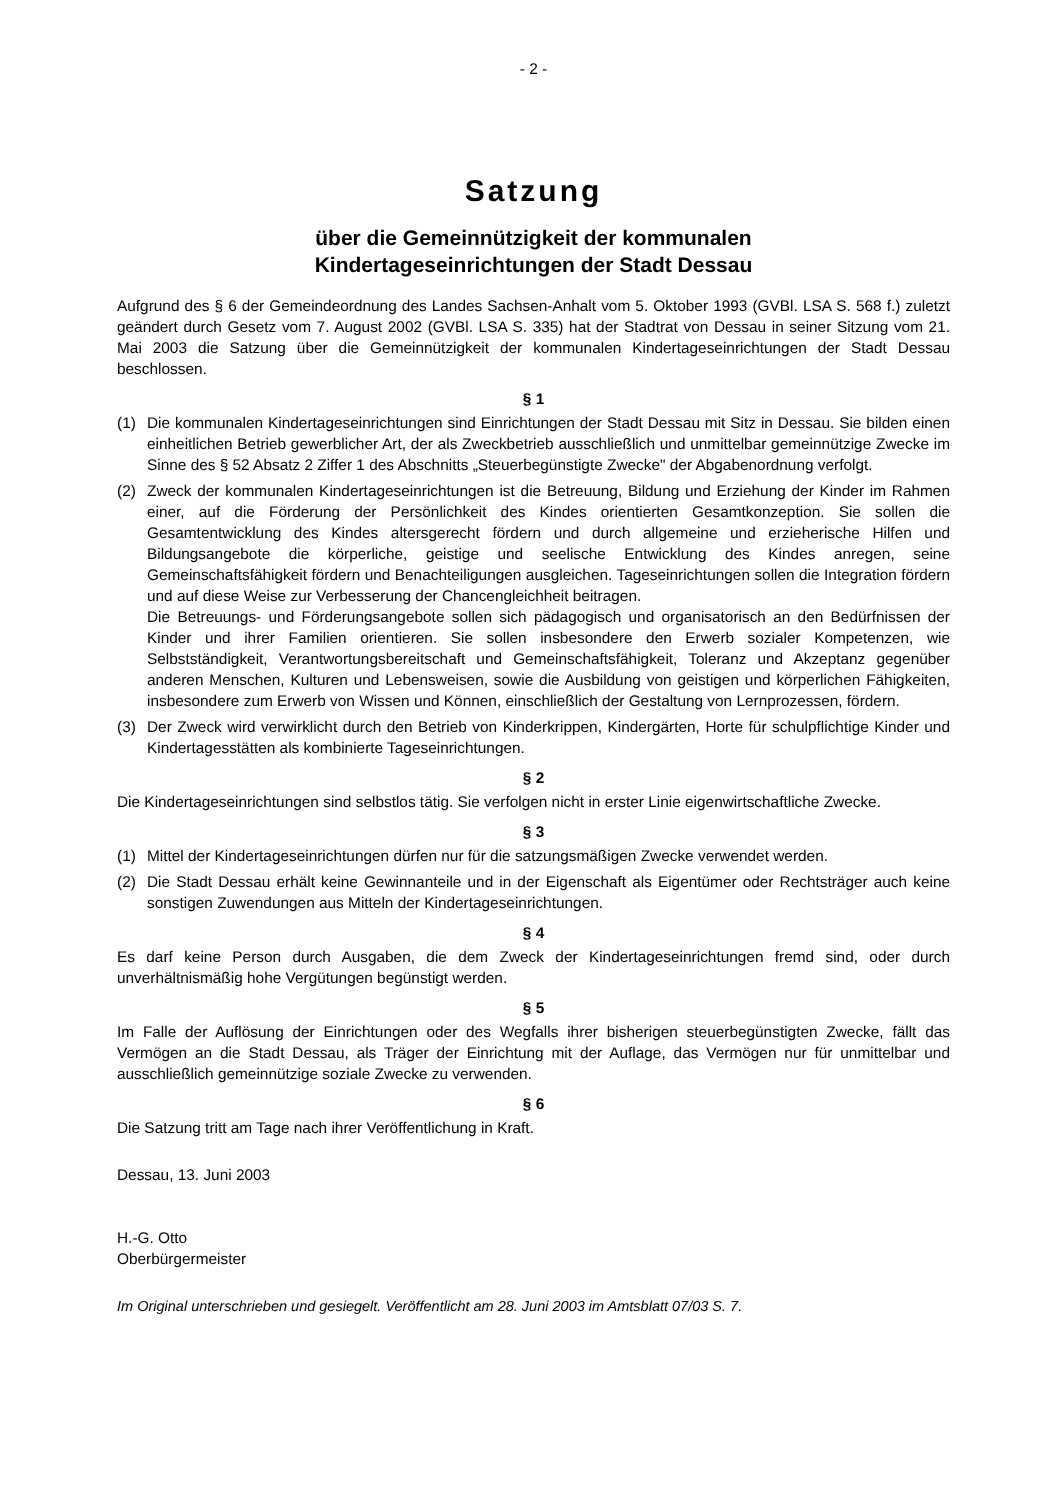- 2 -
Satzung
über die Gemeinnützigkeit der kommunalen
Kindertageseinrichtungen der Stadt Dessau
Aufgrund des § 6 der Gemeindeordnung des Landes Sachsen-Anhalt vom 5. Oktober 1993 (GVBl. LSA S. 568 f.) zuletzt geändert durch Gesetz vom 7. August 2002 (GVBl. LSA S. 335) hat der Stadtrat von Dessau in seiner Sitzung vom 21. Mai 2003 die Satzung über die Gemeinnützigkeit der kommunalen Kindertageseinrichtungen der Stadt Dessau beschlossen.
§ 1
(1) Die kommunalen Kindertageseinrichtungen sind Einrichtungen der Stadt Dessau mit Sitz in Dessau. Sie bilden einen einheitlichen Betrieb gewerblicher Art, der als Zweckbetrieb ausschließlich und unmittelbar gemeinnützige Zwecke im Sinne des § 52 Absatz 2 Ziffer 1 des Abschnitts „Steuerbegünstigte Zwecke" der Abgabenordnung verfolgt.
(2) Zweck der kommunalen Kindertageseinrichtungen ist die Betreuung, Bildung und Erziehung der Kinder im Rahmen einer, auf die Förderung der Persönlichkeit des Kindes orientierten Gesamtkonzeption. Sie sollen die Gesamtentwicklung des Kindes altersgerecht fördern und durch allgemeine und erzieherische Hilfen und Bildungsangebote die körperliche, geistige und seelische Entwicklung des Kindes anregen, seine Gemeinschaftsfähigkeit fördern und Benachteiligungen ausgleichen. Tageseinrichtungen sollen die Integration fördern und auf diese Weise zur Verbesserung der Chancengleichheit beitragen.
Die Betreuungs- und Förderungsangebote sollen sich pädagogisch und organisatorisch an den Bedürfnissen der Kinder und ihrer Familien orientieren. Sie sollen insbesondere den Erwerb sozialer Kompetenzen, wie Selbstständigkeit, Verantwortungsbereitschaft und Gemeinschaftsfähigkeit, Toleranz und Akzeptanz gegenüber anderen Menschen, Kulturen und Lebensweisen, sowie die Ausbildung von geistigen und körperlichen Fähigkeiten, insbesondere zum Erwerb von Wissen und Können, einschließlich der Gestaltung von Lernprozessen, fördern.
(3) Der Zweck wird verwirklicht durch den Betrieb von Kinderkrippen, Kindergärten, Horte für schulpflichtige Kinder und Kindertagesstätten als kombinierte Tageseinrichtungen.
§ 2
Die Kindertageseinrichtungen sind selbstlos tätig. Sie verfolgen nicht in erster Linie eigenwirtschaftliche Zwecke.
§ 3
(1) Mittel der Kindertageseinrichtungen dürfen nur für die satzungsmäßigen Zwecke verwendet werden.
(2) Die Stadt Dessau erhält keine Gewinnanteile und in der Eigenschaft als Eigentümer oder Rechtsträger auch keine sonstigen Zuwendungen aus Mitteln der Kindertageseinrichtungen.
§ 4
Es darf keine Person durch Ausgaben, die dem Zweck der Kindertageseinrichtungen fremd sind, oder durch unverhältnismäßig hohe Vergütungen begünstigt werden.
§ 5
Im Falle der Auflösung der Einrichtungen oder des Wegfalls ihrer bisherigen steuerbegünstigten Zwecke, fällt das Vermögen an die Stadt Dessau, als Träger der Einrichtung mit der Auflage, das Vermögen nur für unmittelbar und ausschließlich gemeinnützige soziale Zwecke zu verwenden.
§ 6
Die Satzung tritt am Tage nach ihrer Veröffentlichung in Kraft.
Dessau, 13. Juni 2003
H.-G. Otto
Oberbürgermeister
Im Original unterschrieben und gesiegelt. Veröffentlicht am 28. Juni 2003 im Amtsblatt 07/03 S. 7.